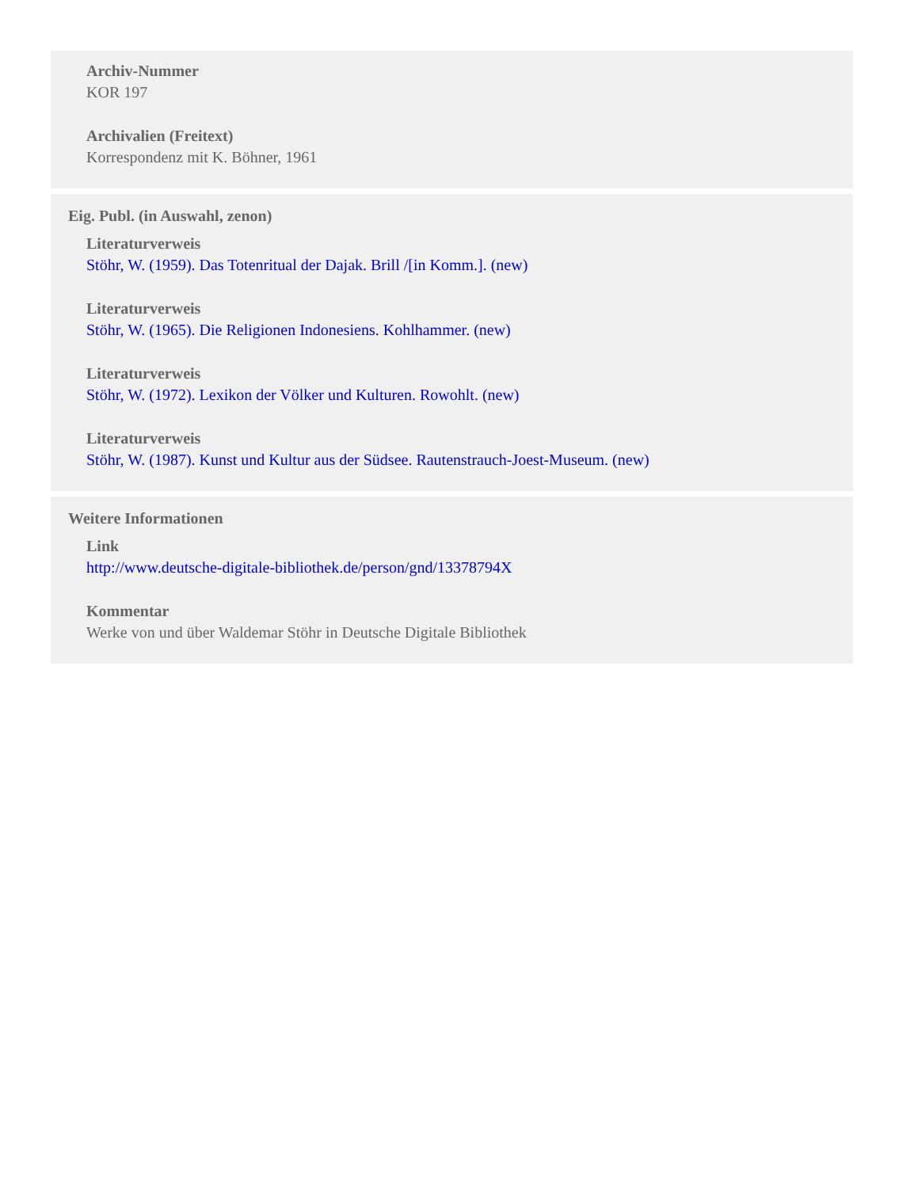Archiv-Nummer
KOR 197
Archivalien (Freitext)
Korrespondenz mit K. Böhner, 1961
Eig. Publ. (in Auswahl, zenon)
Literaturverweis
Stöhr, W. (1959). Das Totenritual der Dajak. Brill /[in Komm.]. (new)
Literaturverweis
Stöhr, W. (1965). Die Religionen Indonesiens. Kohlhammer. (new)
Literaturverweis
Stöhr, W. (1972). Lexikon der Völker und Kulturen. Rowohlt. (new)
Literaturverweis
Stöhr, W. (1987). Kunst und Kultur aus der Südsee. Rautenstrauch-Joest-Museum. (new)
Weitere Informationen
Link
http://www.deutsche-digitale-bibliothek.de/person/gnd/13378794X
Kommentar
Werke von und über Waldemar Stöhr in Deutsche Digitale Bibliothek